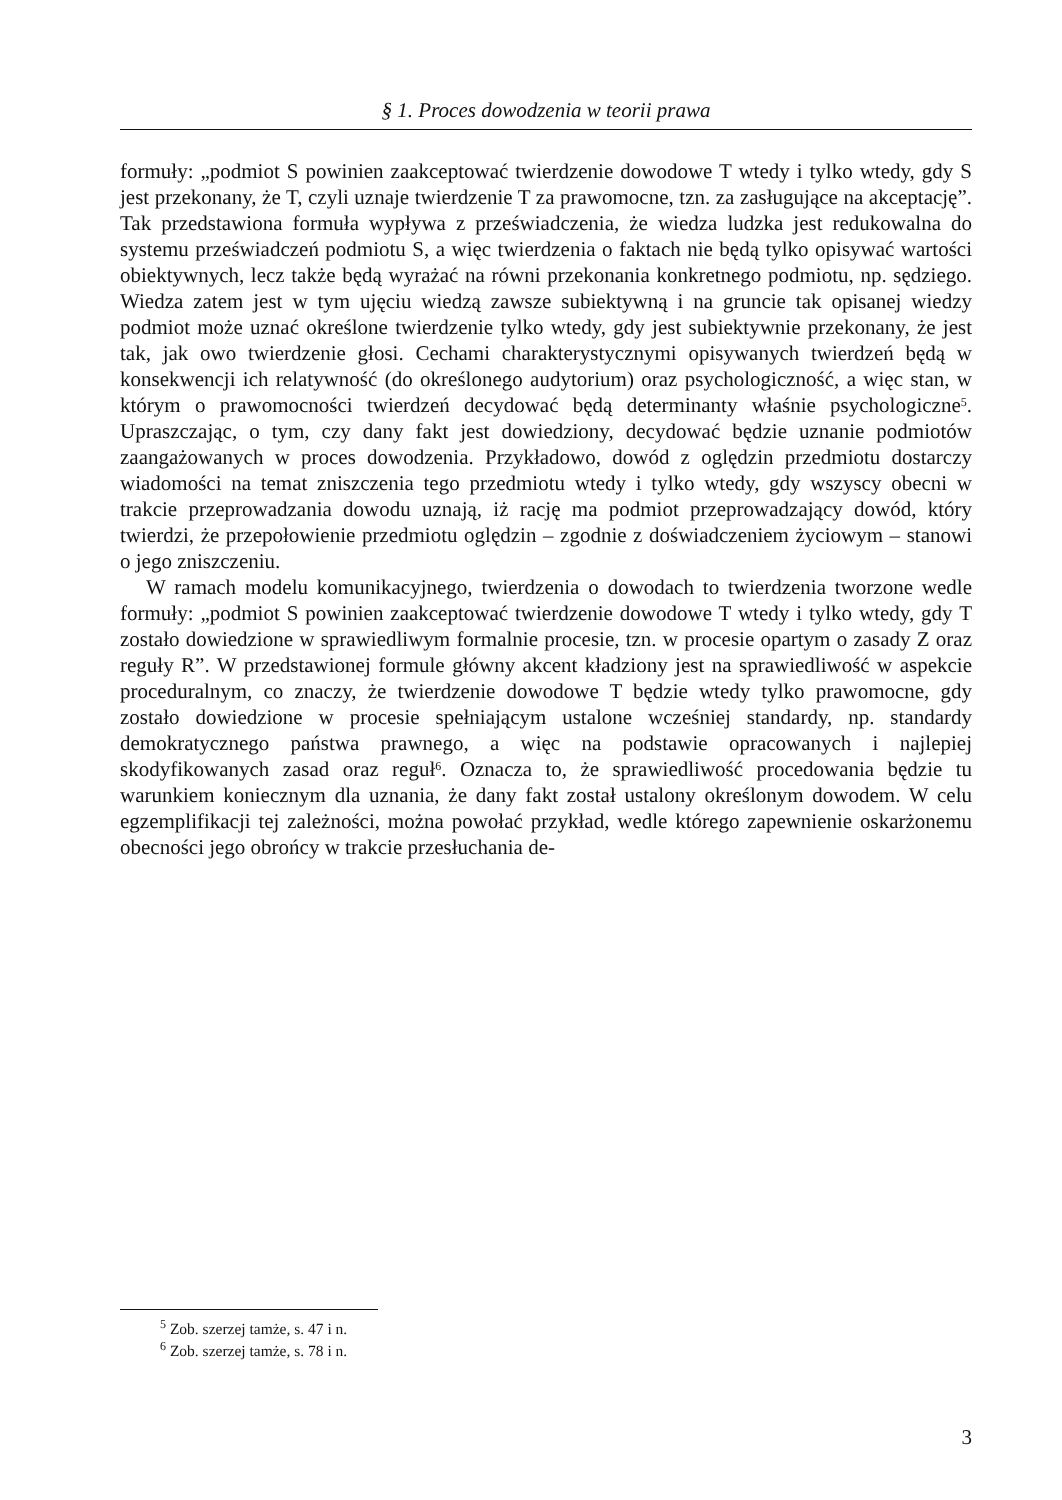§ 1. Proces dowodzenia w teorii prawa
formuły: „podmiot S powinien zaakceptować twierdzenie dowodowe T wtedy i tylko wtedy, gdy S jest przekonany, że T, czyli uznaje twierdzenie T za prawomocne, tzn. za zasługujące na akceptację”. Tak przedstawiona formuła wypływa z przeświadczenia, że wiedza ludzka jest redukowalna do systemu przeświadczeń podmiotu S, a więc twierdzenia o faktach nie będą tylko opisywać wartości obiektywnych, lecz także będą wyrażać na równi przekonania konkretnego podmiotu, np. sędziego. Wiedza zatem jest w tym ujęciu wiedzą zawsze subiektywną i na gruncie tak opisanej wiedzy podmiot może uznać określone twierdzenie tylko wtedy, gdy jest subiektywnie przekonany, że jest tak, jak owo twierdzenie głosi. Cechami charakterystycznymi opisywanych twierdzeń będą w konsekwencji ich relatywność (do określonego audytorium) oraz psychologiczność, a więc stan, w którym o prawomocności twierdzeń decydować będą determinanty właśnie psychologiczne<sup>5</sup>. Upraszczając, o tym, czy dany fakt jest dowiedziony, decydować będzie uznanie podmiotów zaangażowanych w proces dowodzenia. Przykładowo, dowód z oględzin przedmiotu dostarczy wiadomości na temat zniszczenia tego przedmiotu wtedy i tylko wtedy, gdy wszyscy obecni w trakcie przeprowadzania dowodu uznają, iż rację ma podmiot przeprowadzający dowód, który twierdzi, że przepołowienie przedmiotu oględzin – zgodnie z doświadczeniem życiowym – stanowi o jego zniszczeniu.
W ramach modelu komunikacyjnego, twierdzenia o dowodach to twierdzenia tworzone wedle formuły: „podmiot S powinien zaakceptować twierdzenie dowodowe T wtedy i tylko wtedy, gdy T zostało dowiedzione w sprawiedliwym formalnie procesie, tzn. w procesie opartym o zasady Z oraz reguły R”. W przedstawionej formule główny akcent kładziony jest na sprawiedliwość w aspekcie proceduralnym, co znaczy, że twierdzenie dowodowe T będzie wtedy tylko prawomocne, gdy zostało dowiedzione w procesie spełniającym ustalone wcześniej standardy, np. standardy demokratycznego państwa prawnego, a więc na podstawie opracowanych i najlepiej skodyfikowanych zasad oraz reguł<sup>6</sup>. Oznacza to, że sprawiedliwość procedowania będzie tu warunkiem koniecznym dla uznania, że dany fakt został ustalony określonym dowodem. W celu egzemplifikacji tej zależności, można powołać przykład, wedle którego zapewnienie oskarżonemu obecności jego obrońcy w trakcie przesłuchania de-
<sup>5</sup> Zob. szerzej tamże, s. 47 i n.
<sup>6</sup> Zob. szerzej tamże, s. 78 i n.
3